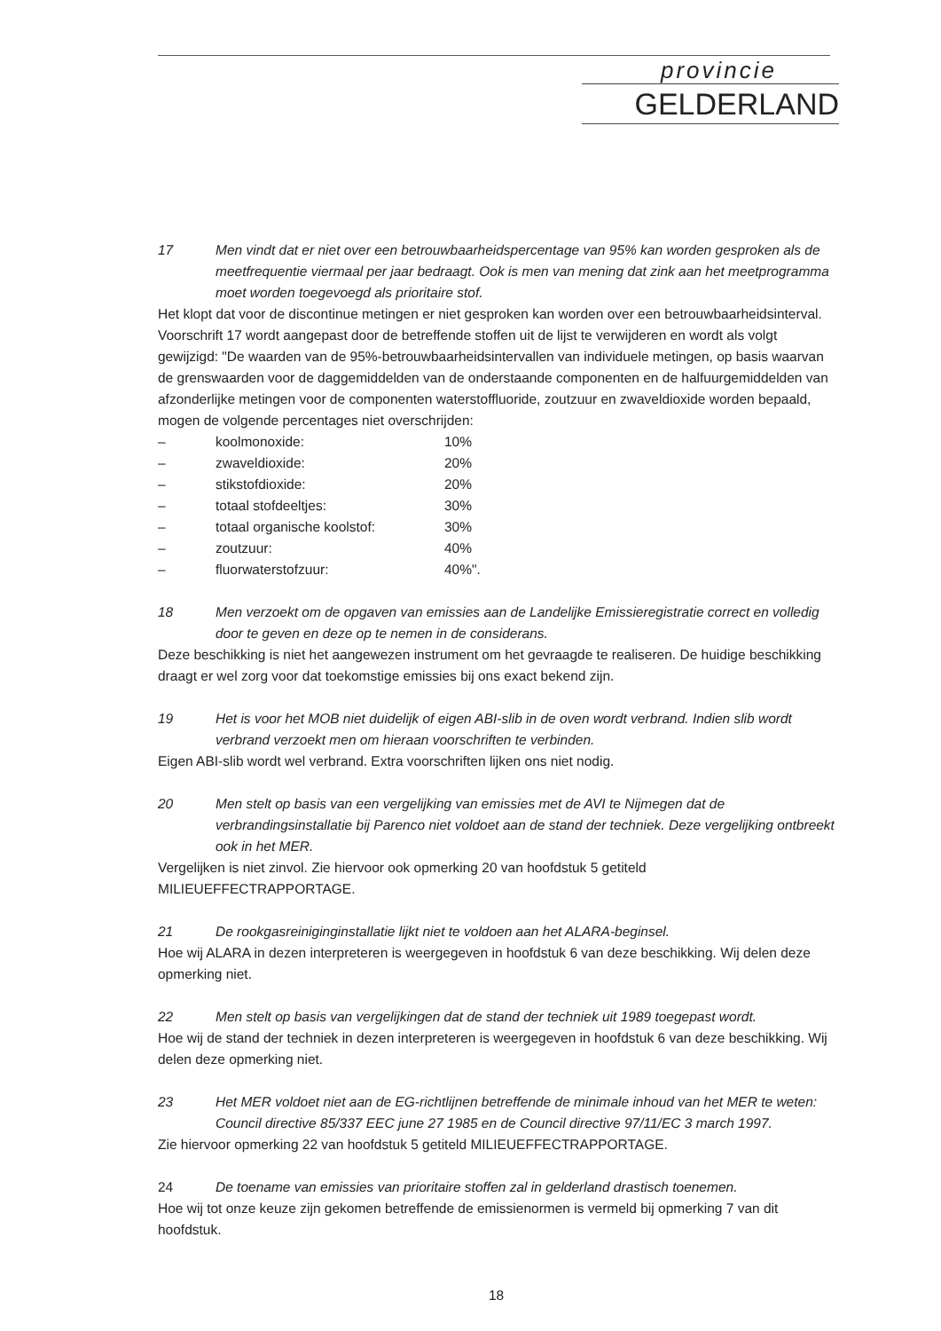provincie
GELDERLAND
17 Men vindt dat er niet over een betrouwbaarheidspercentage van 95% kan worden gesproken als de meetfrequentie viermaal per jaar bedraagt. Ook is men van mening dat zink aan het meetprogramma moet worden toegevoegd als prioritaire stof.
Het klopt dat voor de discontinue metingen er niet gesproken kan worden over een betrouwbaarheidsinterval. Voorschrift 17 wordt aangepast door de betreffende stoffen uit de lijst te verwijderen en wordt als volgt gewijzigd: "De waarden van de 95%-betrouwbaarheidsintervallen van individuele metingen, op basis waarvan de grenswaarden voor de daggemiddelden van de onderstaande componenten en de halfuurgemiddelden van afzonderlijke metingen voor de componenten waterstoffluoride, zoutzuur en zwaveldioxide worden bepaald, mogen de volgende percentages niet overschrijden:
| – | koolmonoxide: | 10% |
| – | zwaveldioxide: | 20% |
| – | stikstofdioxide: | 20% |
| – | totaal stofdeeltjes: | 30% |
| – | totaal organische koolstof: | 30% |
| – | zoutzuur: | 40% |
| – | fluorwaterstofzuur: | 40%". |
18 Men verzoekt om de opgaven van emissies aan de Landelijke Emissieregistratie correct en volledig door te geven en deze op te nemen in de considerans.
Deze beschikking is niet het aangewezen instrument om het gevraagde te realiseren. De huidige beschikking draagt er wel zorg voor dat toekomstige emissies bij ons exact bekend zijn.
19 Het is voor het MOB niet duidelijk of eigen ABI-slib in de oven wordt verbrand. Indien slib wordt verbrand verzoekt men om hieraan voorschriften te verbinden.
Eigen ABI-slib wordt wel verbrand. Extra voorschriften lijken ons niet nodig.
20 Men stelt op basis van een vergelijking van emissies met de AVI te Nijmegen dat de verbrandingsinstallatie bij Parenco niet voldoet aan de stand der techniek. Deze vergelijking ontbreekt ook in het MER.
Vergelijken is niet zinvol. Zie hiervoor ook opmerking 20 van hoofdstuk 5 getiteld MILIEUEFFECTRAPPORTAGE.
21 De rookgasreiniginginstallatie lijkt niet te voldoen aan het ALARA-beginsel.
Hoe wij ALARA in dezen interpreteren is weergegeven in hoofdstuk 6 van deze beschikking. Wij delen deze opmerking niet.
22 Men stelt op basis van vergelijkingen dat de stand der techniek uit 1989 toegepast wordt.
Hoe wij de stand der techniek in dezen interpreteren is weergegeven in hoofdstuk 6 van deze beschikking. Wij delen deze opmerking niet.
23 Het MER voldoet niet aan de EG-richtlijnen betreffende de minimale inhoud van het MER te weten: Council directive 85/337 EEC june 27 1985 en de Council directive 97/11/EC 3 march 1997.
Zie hiervoor opmerking 22 van hoofdstuk 5 getiteld MILIEUEFFECTRAPPORTAGE.
24 De toename van emissies van prioritaire stoffen zal in gelderland drastisch toenemen.
Hoe wij tot onze keuze zijn gekomen betreffende de emissienormen is vermeld bij opmerking 7 van dit hoofdstuk.
18